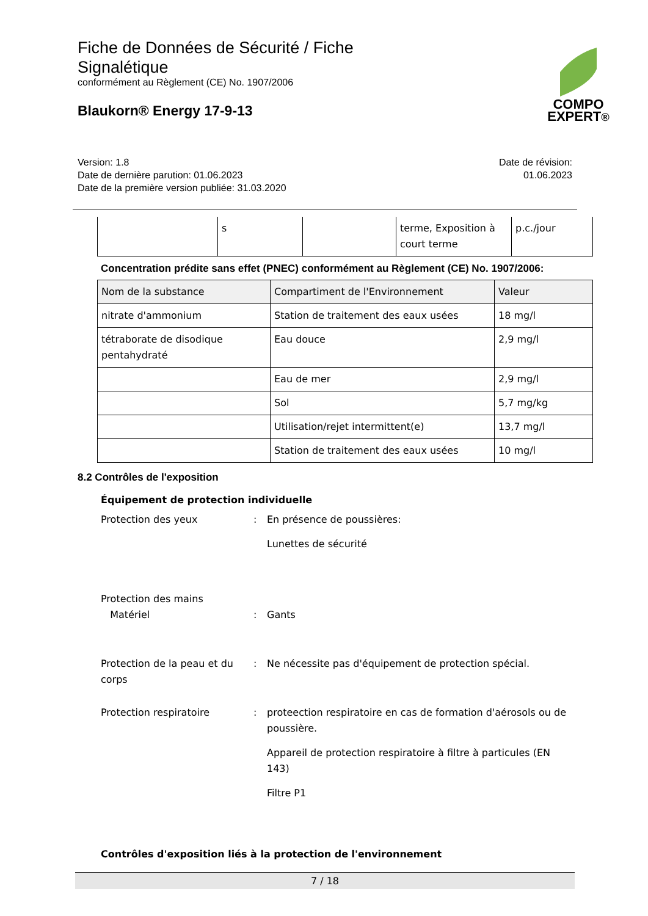Fiche de Données de Sécurité / Fiche Signalétique
conformément au Règlement (CE) No. 1907/2006
Blaukorn® Energy 17-9-13
COMPO
EXPERT®
Version: 1.8
Date de dernière parution: 01.06.2023
Date de la première version publiée: 31.03.2020
Date de révision:
01.06.2023
| | s | | terme, Exposition à court terme | p.c./jour |
Concentration prédite sans effet (PNEC) conformément au Règlement (CE) No. 1907/2006:
| Nom de la substance | Compartiment de l'Environnement | Valeur |
| --- | --- | --- |
| nitrate d'ammonium | Station de traitement des eaux usées | 18 mg/l |
| tétraborate de disodique pentahydraté | Eau douce | 2,9 mg/l |
| | Eau de mer | 2,9 mg/l |
| | Sol | 5,7 mg/kg |
| | Utilisation/rejet intermittent(e) | 13,7 mg/l |
| | Station de traitement des eaux usées | 10 mg/l |
8.2 Contrôles de l'exposition
Équipement de protection individuelle
Protection des yeux : En présence de poussières:
Lunettes de sécurité
Protection des mains
Matériel
:
Gants
Protection de la peau et du corps
: Ne nécessite pas d'équipement de protection spécial.
Protection respiratoire : proteection respiratoire en cas de formation d'aérosols ou de poussière.
Appareil de protection respiratoire à filtre à particules (EN 143)
Filtre P1
Contrôles d'exposition liés à la protection de l'environnement
7 / 18